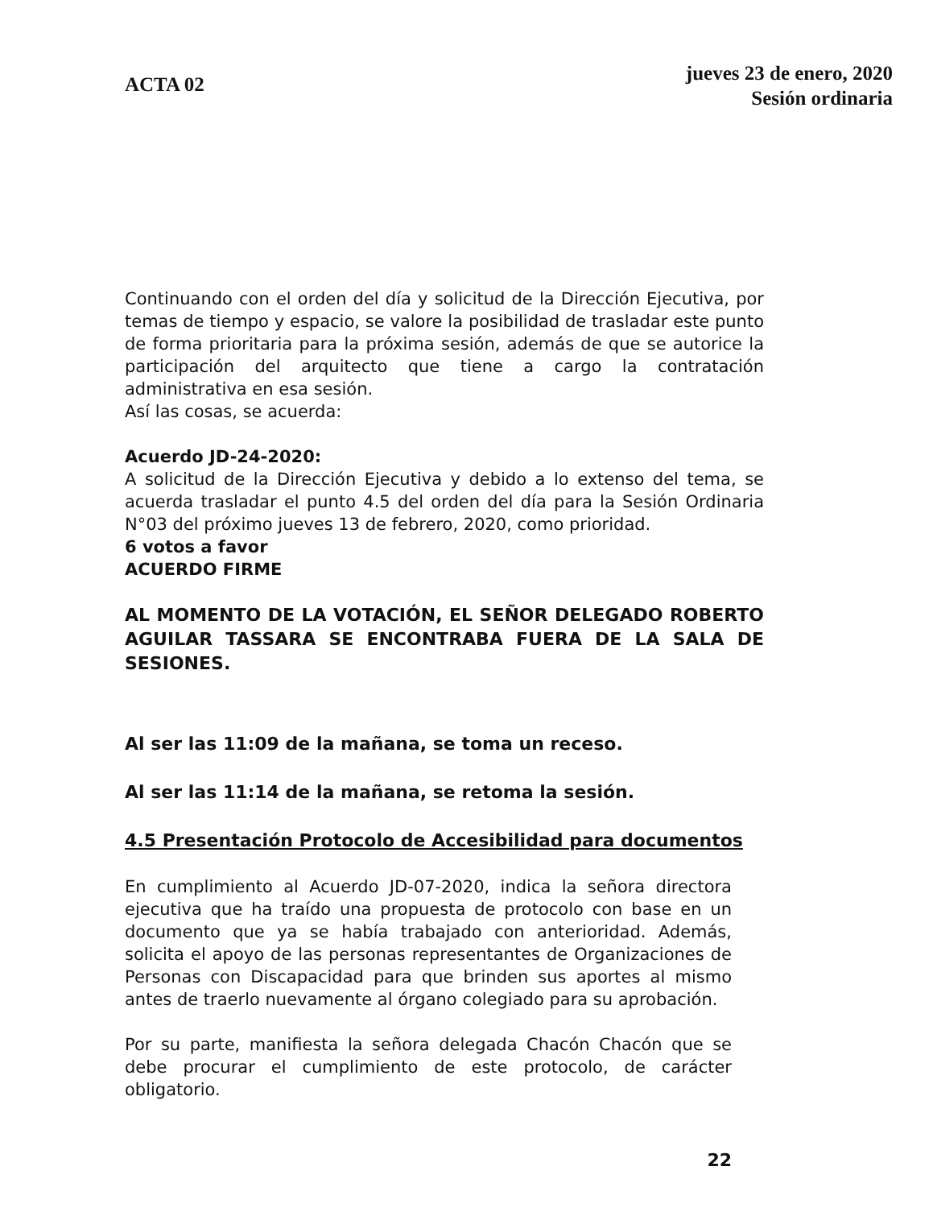ACTA 02
jueves 23 de enero, 2020
Sesión ordinaria
Continuando con el orden del día y solicitud de la Dirección Ejecutiva, por temas de tiempo y espacio, se valore la posibilidad de trasladar este punto de forma prioritaria para la próxima sesión, además de que se autorice la participación del arquitecto que tiene a cargo la contratación administrativa en esa sesión.
Así las cosas, se acuerda:
Acuerdo JD-24-2020:
A solicitud de la Dirección Ejecutiva y debido a lo extenso del tema, se acuerda trasladar el punto 4.5 del orden del día para la Sesión Ordinaria N°03 del próximo jueves 13 de febrero, 2020, como prioridad.
6 votos a favor
ACUERDO FIRME
AL MOMENTO DE LA VOTACIÓN, EL SEÑOR DELEGADO ROBERTO AGUILAR TASSARA SE ENCONTRABA FUERA DE LA SALA DE SESIONES.
Al ser las 11:09 de la mañana, se toma un receso.
Al ser las 11:14 de la mañana, se retoma la sesión.
4.5 Presentación Protocolo de Accesibilidad para documentos
En cumplimiento al Acuerdo JD-07-2020, indica la señora directora ejecutiva que ha traído una propuesta de protocolo con base en un documento que ya se había trabajado con anterioridad. Además, solicita el apoyo de las personas representantes de Organizaciones de Personas con Discapacidad para que brinden sus aportes al mismo antes de traerlo nuevamente al órgano colegiado para su aprobación.
Por su parte, manifiesta la señora delegada Chacón Chacón que se debe procurar el cumplimiento de este protocolo, de carácter obligatorio.
22